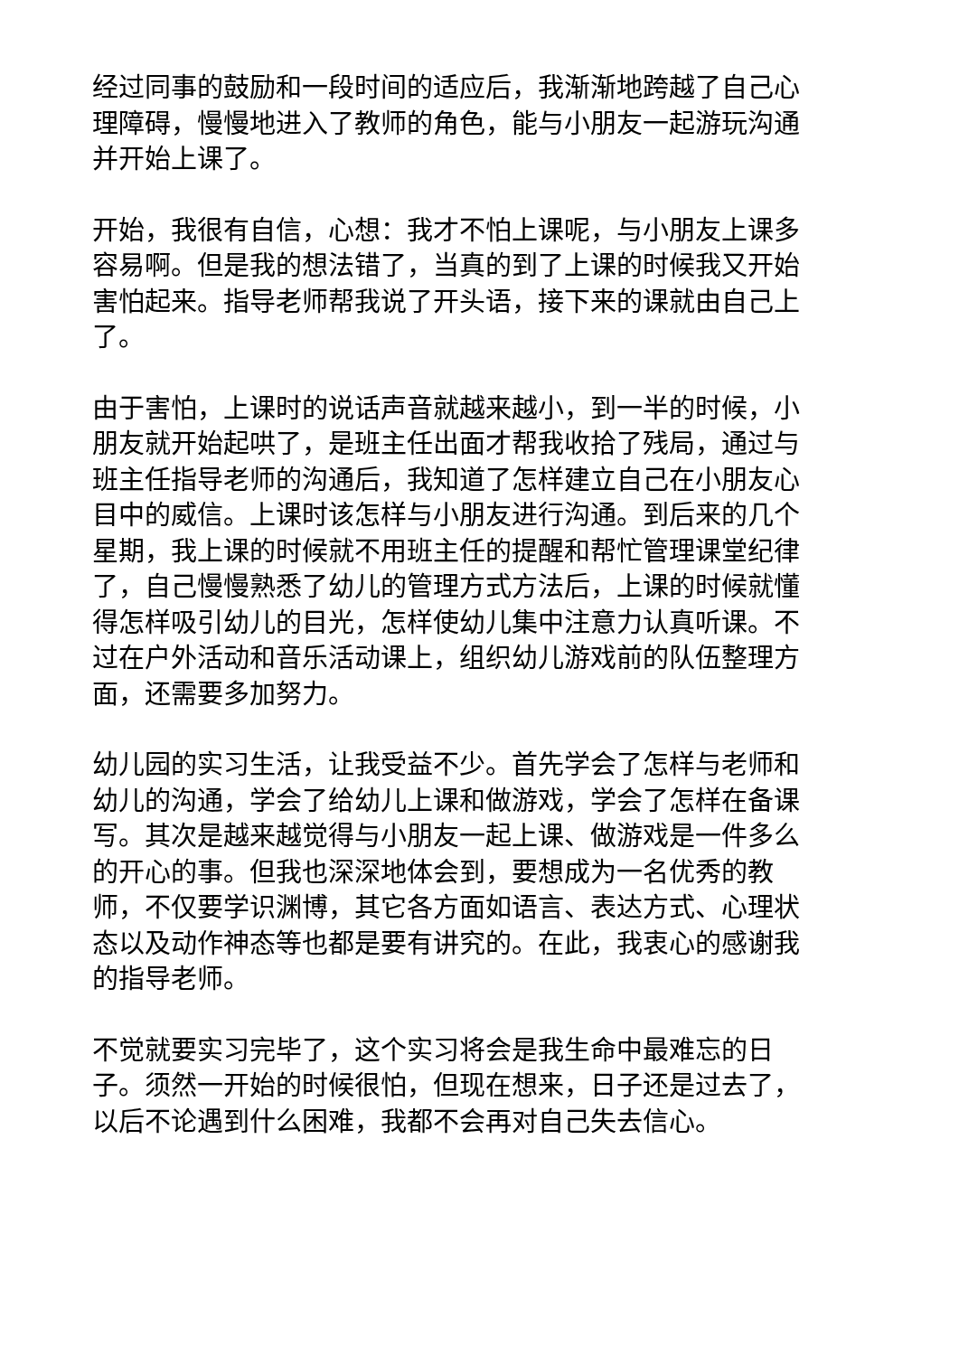经过同事的鼓励和一段时间的适应后，我渐渐地跨越了自己心理障碍，慢慢地进入了教师的角色，能与小朋友一起游玩沟通并开始上课了。
开始，我很有自信，心想：我才不怕上课呢，与小朋友上课多容易啊。但是我的想法错了，当真的到了上课的时候我又开始害怕起来。指导老师帮我说了开头语，接下来的课就由自己上了。
由于害怕，上课时的说话声音就越来越小，到一半的时候，小朋友就开始起哄了，是班主任出面才帮我收拾了残局，通过与班主任指导老师的沟通后，我知道了怎样建立自己在小朋友心目中的威信。上课时该怎样与小朋友进行沟通。到后来的几个星期，我上课的时候就不用班主任的提醒和帮忙管理课堂纪律了，自己慢慢熟悉了幼儿的管理方式方法后，上课的时候就懂得怎样吸引幼儿的目光，怎样使幼儿集中注意力认真听课。不过在户外活动和音乐活动课上，组织幼儿游戏前的队伍整理方面，还需要多加努力。
幼儿园的实习生活，让我受益不少。首先学会了怎样与老师和幼儿的沟通，学会了给幼儿上课和做游戏，学会了怎样在备课写。其次是越来越觉得与小朋友一起上课、做游戏是一件多么的开心的事。但我也深深地体会到，要想成为一名优秀的教师，不仅要学识渊博，其它各方面如语言、表达方式、心理状态以及动作神态等也都是要有讲究的。在此，我衷心的感谢我的指导老师。
不觉就要实习完毕了，这个实习将会是我生命中最难忘的日子。须然一开始的时候很怕，但现在想来，日子还是过去了，以后不论遇到什么困难，我都不会再对自己失去信心。